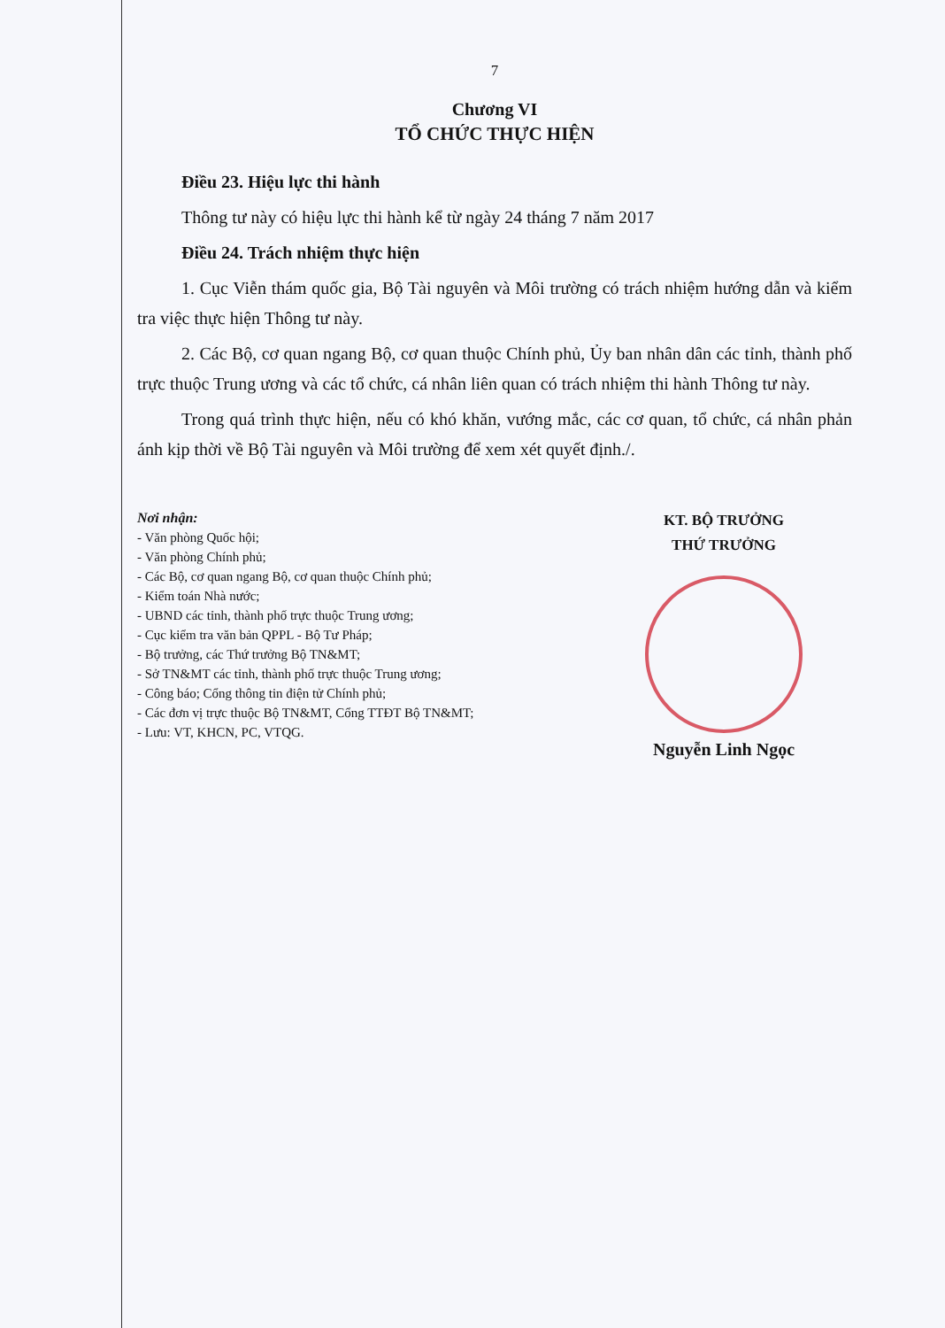7
Chương VI
TỔ CHỨC THỰC HIỆN
Điều 23. Hiệu lực thi hành
Thông tư này có hiệu lực thi hành kể từ ngày 24 tháng 7 năm 2017
Điều 24. Trách nhiệm thực hiện
1. Cục Viễn thám quốc gia, Bộ Tài nguyên và Môi trường có trách nhiệm hướng dẫn và kiểm tra việc thực hiện Thông tư này.
2. Các Bộ, cơ quan ngang Bộ, cơ quan thuộc Chính phủ, Ủy ban nhân dân các tỉnh, thành phố trực thuộc Trung ương và các tổ chức, cá nhân liên quan có trách nhiệm thi hành Thông tư này.
Trong quá trình thực hiện, nếu có khó khăn, vướng mắc, các cơ quan, tổ chức, cá nhân phản ánh kịp thời về Bộ Tài nguyên và Môi trường để xem xét quyết định./.
Nơi nhận:
- Văn phòng Quốc hội;
- Văn phòng Chính phủ;
- Các Bộ, cơ quan ngang Bộ, cơ quan thuộc Chính phủ;
- Kiểm toán Nhà nước;
- UBND các tỉnh, thành phố trực thuộc Trung ương;
- Cục kiểm tra văn bản QPPL - Bộ Tư Pháp;
- Bộ trưởng, các Thứ trưởng Bộ TN&MT;
- Sở TN&MT các tỉnh, thành phố trực thuộc Trung ương;
- Công báo; Cổng thông tin điện tử Chính phủ;
- Các đơn vị trực thuộc Bộ TN&MT, Cổng TTĐT Bộ TN&MT;
- Lưu: VT, KHCN, PC, VTQG.
KT. BỘ TRƯỞNG
THỨ TRƯỞNG
Nguyễn Linh Ngọc